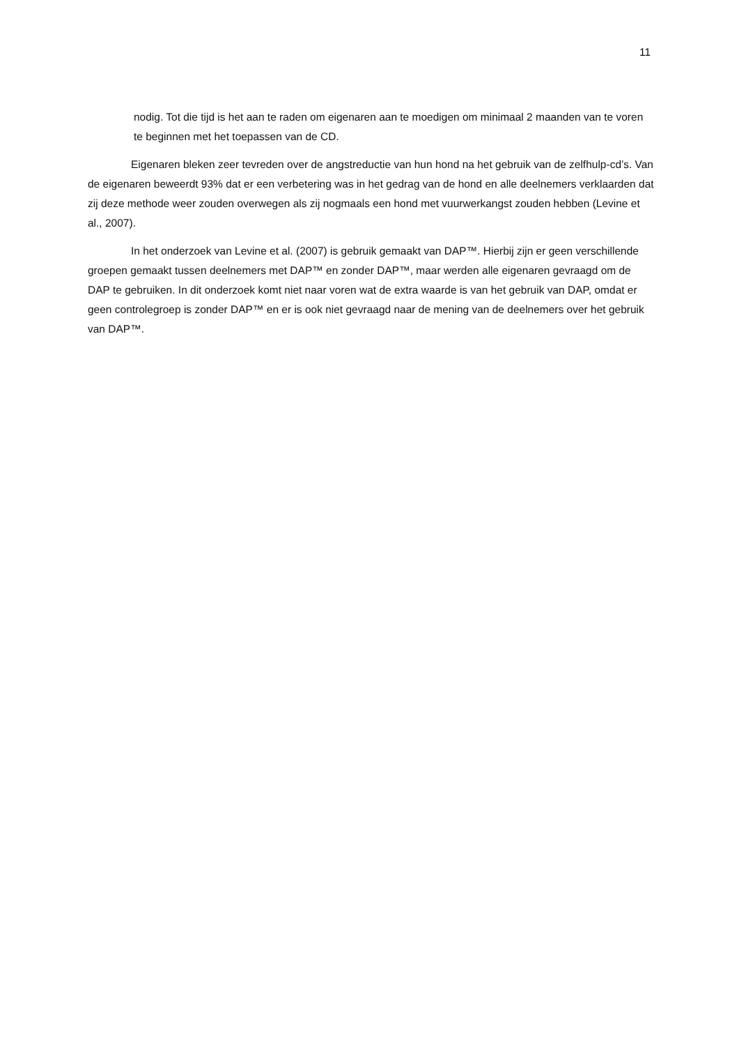11
nodig. Tot die tijd is het aan te raden om eigenaren aan te moedigen om minimaal 2 maanden van te voren te beginnen met het toepassen van de CD.
Eigenaren bleken zeer tevreden over de angstreductie van hun hond na het gebruik van de zelfhulp-cd’s. Van de eigenaren beweerdt 93% dat er een verbetering was in het gedrag van de hond en alle deelnemers verklaarden dat zij deze methode weer zouden overwegen als zij nogmaals een hond met vuurwerkangst zouden hebben (Levine et al., 2007).
In het onderzoek van Levine et al. (2007) is gebruik gemaakt van DAP™. Hierbij zijn er geen verschillende groepen gemaakt tussen deelnemers met DAP™ en zonder DAP™, maar werden alle eigenaren gevraagd om de DAP te gebruiken. In dit onderzoek komt niet naar voren wat de extra waarde is van het gebruik van DAP, omdat er geen controlegroep is zonder DAP™ en er is ook niet gevraagd naar de mening van de deelnemers over het gebruik van DAP™.